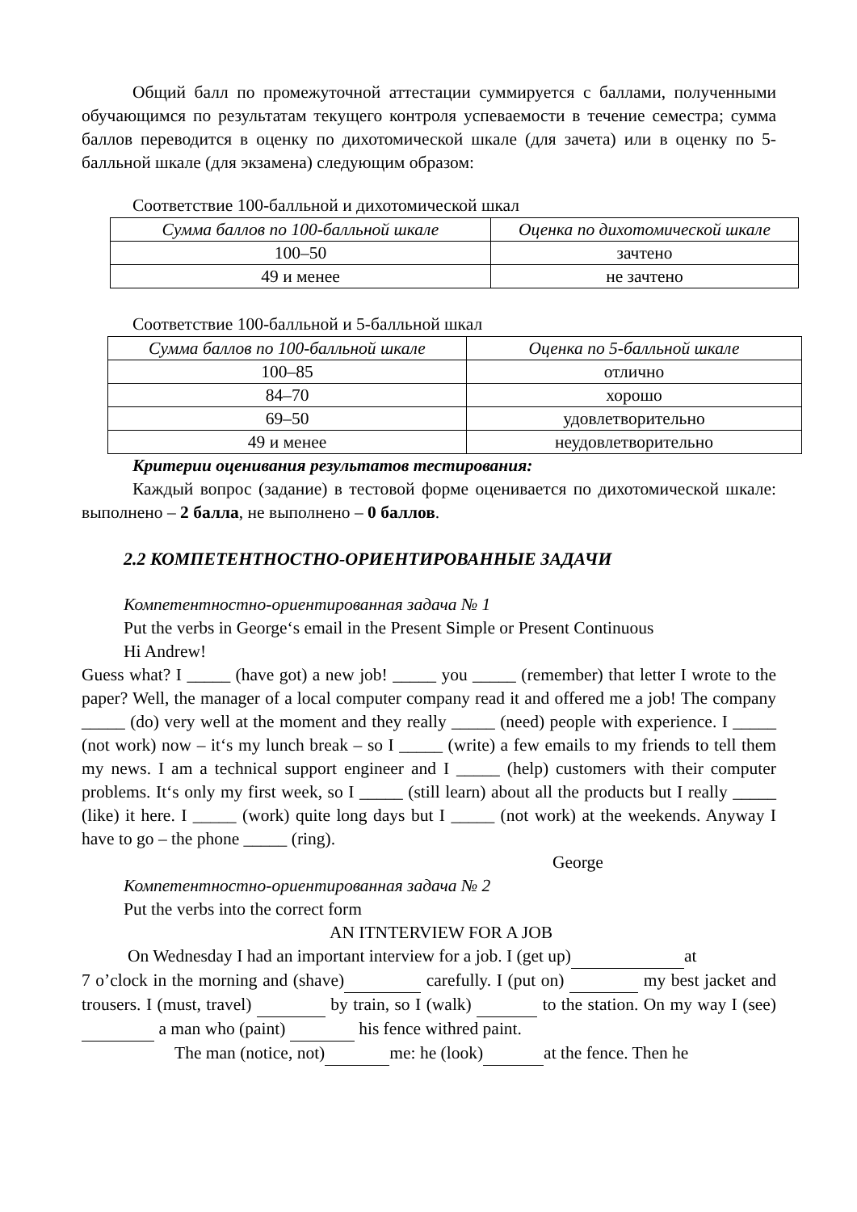Общий балл по промежуточной аттестации суммируется с баллами, полученными обучающимся по результатам текущего контроля успеваемости в течение семестра; сумма баллов переводится в оценку по дихотомической шкале (для зачета) или в оценку по 5-балльной шкале (для экзамена) следующим образом:
Соответствие 100-балльной и дихотомической шкал
| Сумма баллов по 100-балльной шкале | Оценка по дихотомической шкале |
| 100–50 | зачтено |
| 49 и менее | не зачтено |
Соответствие 100-балльной и 5-балльной шкал
| Сумма баллов по 100-балльной шкале | Оценка по 5-балльной шкале |
| 100–85 | отлично |
| 84–70 | хорошо |
| 69–50 | удовлетворительно |
| 49 и менее | неудовлетворительно |
Критерии оценивания результатов тестирования:
Каждый вопрос (задание) в тестовой форме оценивается по дихотомической шкале: выполнено – 2 балла, не выполнено – 0 баллов.
2.2 КОМПЕТЕНТНОСТНО-ОРИЕНТИРОВАННЫЕ ЗАДАЧИ
Компетентностно-ориентированная задача № 1
Put the verbs in George‘s email in the Present Simple or Present Continuous
Hi Andrew!
Guess what? I _____ (have got) a new job! _____ you _____ (remember) that letter I wrote to the paper? Well, the manager of a local computer company read it and offered me a job! The company _____ (do) very well at the moment and they really _____ (need) people with experience. I _____ (not work) now – it‘s my lunch break – so I _____ (write) a few emails to my friends to tell them my news. I am a technical support engineer and I _____ (help) customers with their computer problems. It‘s only my first week, so I _____ (still learn) about all the products but I really _____ (like) it here. I _____ (work) quite long days but I _____ (not work) at the weekends. Anyway I have to go – the phone _____ (ring).
George
Компетентностно-ориентированная задача № 2
Put the verbs into the correct form
AN ITNTERVIEW FOR A JOB
On Wednesday I had an important interview for a job. I (get up) at
7 o’clock in the morning and (shave) carefully. I (put on) my best jacket and trousers. I (must, travel) by train, so I (walk) to the station. On my way I (see) a man who (paint) his fence withred paint.
The man (notice, not) me: he (look) at the fence. Then he